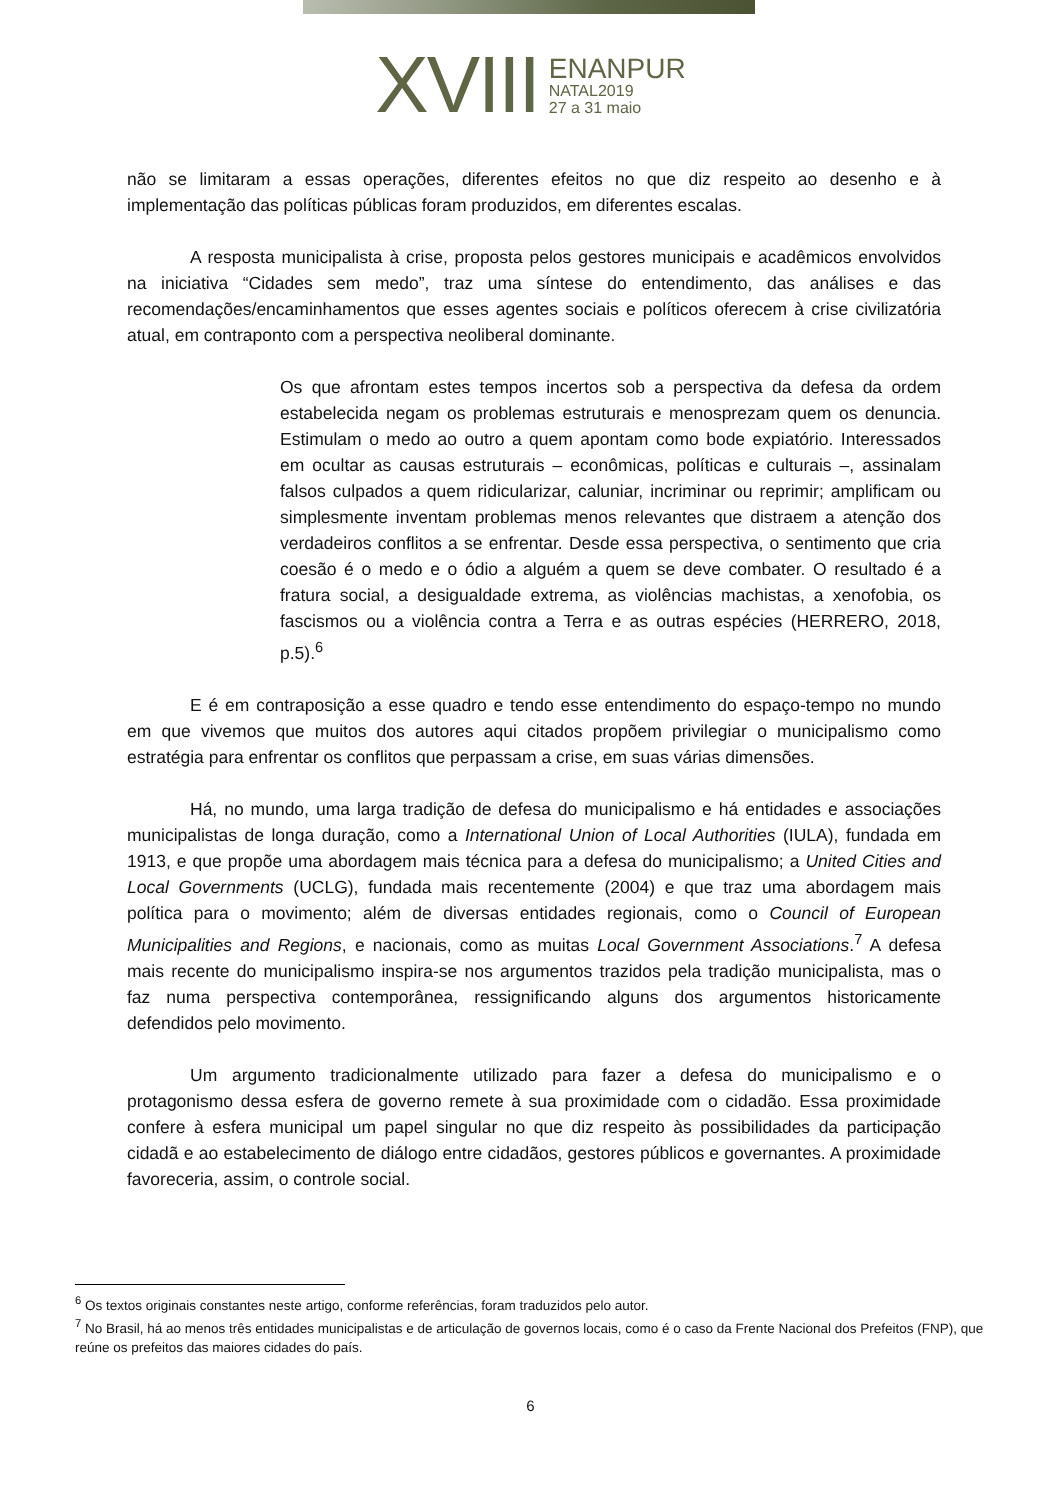XVIII
ENANPUR
NATAL2019
27 a 31 maio
não se limitaram a essas operações, diferentes efeitos no que diz respeito ao desenho e à implementação das políticas públicas foram produzidos, em diferentes escalas.
A resposta municipalista à crise, proposta pelos gestores municipais e acadêmicos envolvidos na iniciativa “Cidades sem medo”, traz uma síntese do entendimento, das análises e das recomendações/encaminhamentos que esses agentes sociais e políticos oferecem à crise civilizatória atual, em contraponto com a perspectiva neoliberal dominante.
Os que afrontam estes tempos incertos sob a perspectiva da defesa da ordem estabelecida negam os problemas estruturais e menosprezam quem os denuncia. Estimulam o medo ao outro a quem apontam como bode expiatório. Interessados em ocultar as causas estruturais – econômicas, políticas e culturais –, assinalam falsos culpados a quem ridicularizar, caluniar, incriminar ou reprimir; amplificam ou simplesmente inventam problemas menos relevantes que distraem a atenção dos verdadeiros conflitos a se enfrentar. Desde essa perspectiva, o sentimento que cria coesão é o medo e o ódio a alguém a quem se deve combater. O resultado é a fratura social, a desigualdade extrema, as violências machistas, a xenofobia, os fascismos ou a violência contra a Terra e as outras espécies (HERRERO, 2018, p.5).<sup>6</sup>
E é em contraposição a esse quadro e tendo esse entendimento do espaço-tempo no mundo em que vivemos que muitos dos autores aqui citados propõem privilegiar o municipalismo como estratégia para enfrentar os conflitos que perpassam a crise, em suas várias dimensões.
Há, no mundo, uma larga tradição de defesa do municipalismo e há entidades e associações municipalistas de longa duração, como a International Union of Local Authorities (IULA), fundada em 1913, e que propõe uma abordagem mais técnica para a defesa do municipalismo; a United Cities and Local Governments (UCLG), fundada mais recentemente (2004) e que traz uma abordagem mais política para o movimento; além de diversas entidades regionais, como o Council of European Municipalities and Regions, e nacionais, como as muitas Local Government Associations.<sup>7</sup> A defesa mais recente do municipalismo inspira-se nos argumentos trazidos pela tradição municipalista, mas o faz numa perspectiva contemporânea, ressignificando alguns dos argumentos historicamente defendidos pelo movimento.
Um argumento tradicionalmente utilizado para fazer a defesa do municipalismo e o protagonismo dessa esfera de governo remete à sua proximidade com o cidadão. Essa proximidade confere à esfera municipal um papel singular no que diz respeito às possibilidades da participação cidadã e ao estabelecimento de diálogo entre cidadãos, gestores públicos e governantes. A proximidade favoreceria, assim, o controle social.
<sup>6</sup> Os textos originais constantes neste artigo, conforme referências, foram traduzidos pelo autor.
<sup>7</sup> No Brasil, há ao menos três entidades municipalistas e de articulação de governos locais, como é o caso da Frente Nacional dos Prefeitos (FNP), que reúne os prefeitos das maiores cidades do país.
6